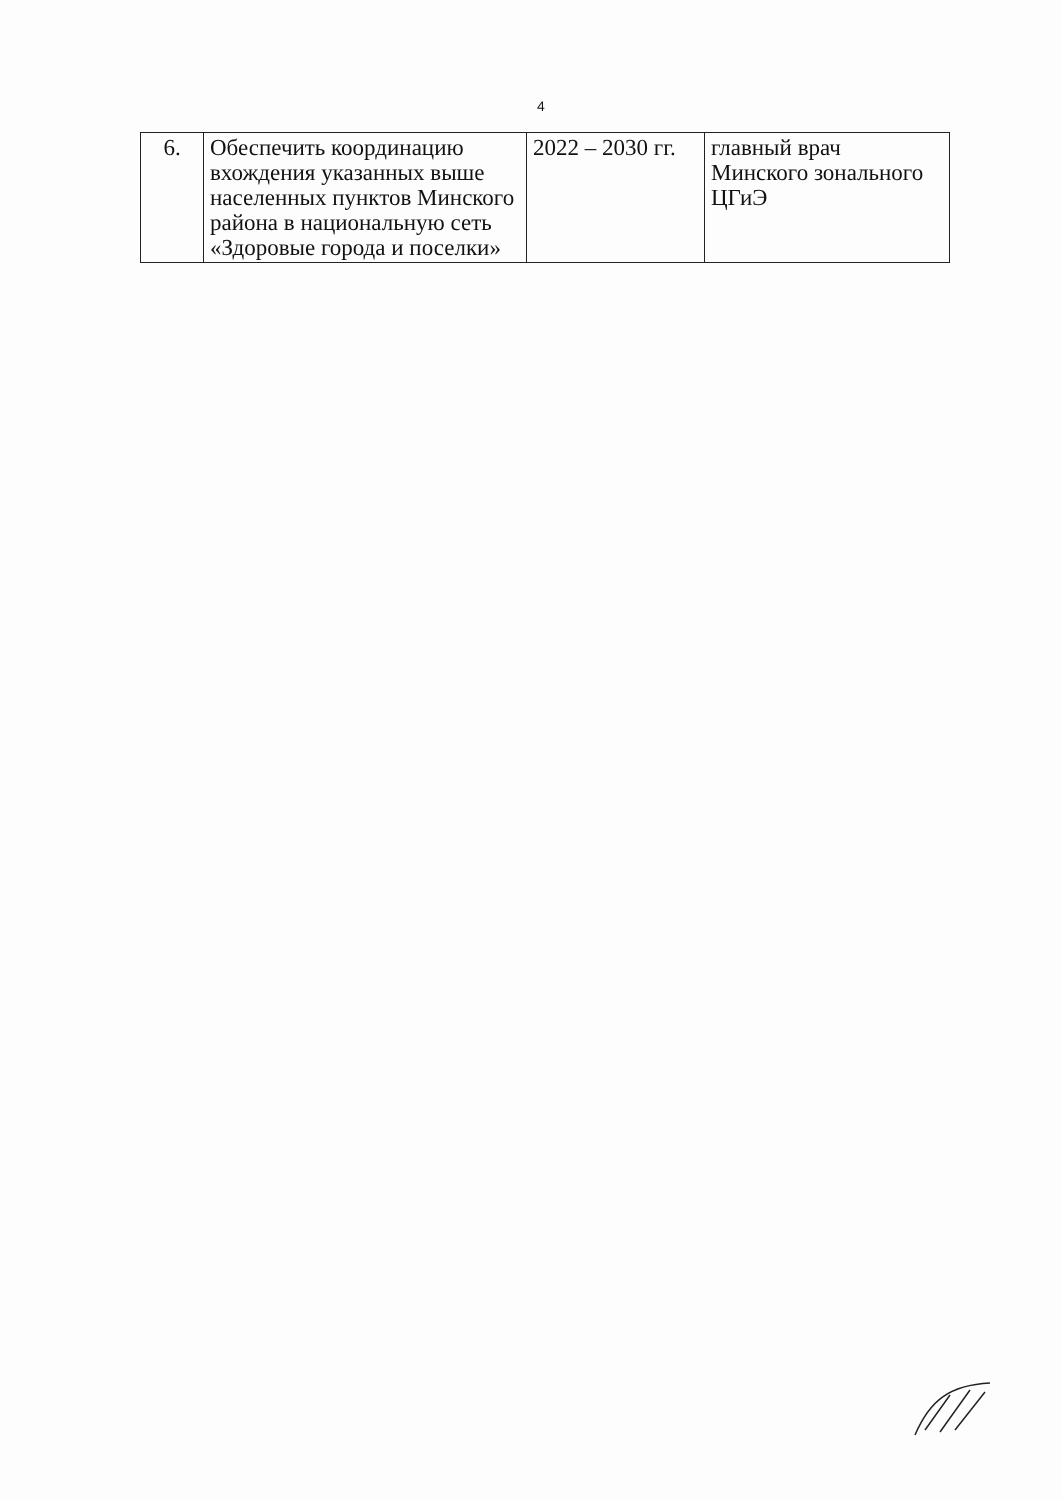4
| 6. | Обеспечить координацию вхождения указанных выше населенных пунктов Минского района в национальную сеть «Здоровые города и поселки» | 2022 – 2030 гг. | главный врач Минского зонального ЦГиЭ |